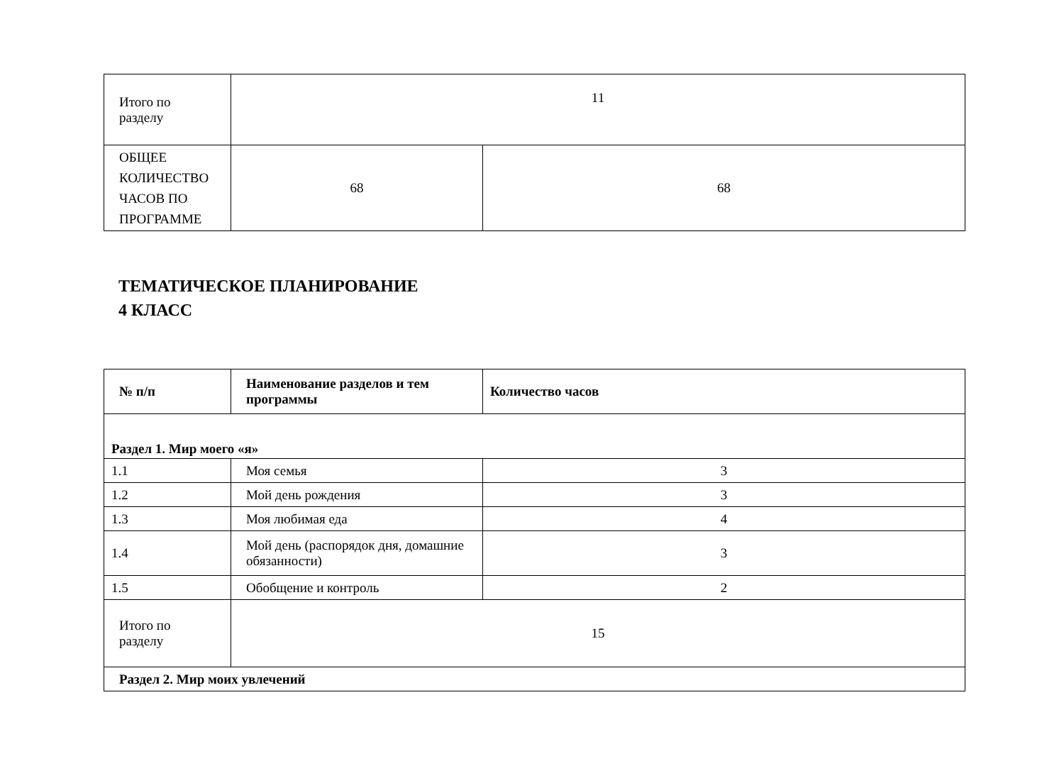| Итого по разделу | 11 | |
| ОБЩЕЕ КОЛИЧЕСТВО ЧАСОВ ПО ПРОГРАММЕ | 68 | 68 |
ТЕМАТИЧЕСКОЕ ПЛАНИРОВАНИЕ
4 КЛАСС
| № п/п | Наименование разделов и тем программы | Количество часов |
| --- | --- | --- |
| Раздел 1. Мир моего «я» | | |
| 1.1 | Моя семья | 3 |
| 1.2 | Мой день рождения | 3 |
| 1.3 | Моя любимая еда | 4 |
| 1.4 | Мой день (распорядок дня, домашние обязанности) | 3 |
| 1.5 | Обобщение и контроль | 2 |
| Итого по разделу | 15 | |
| Раздел 2. Мир моих увлечений | | |